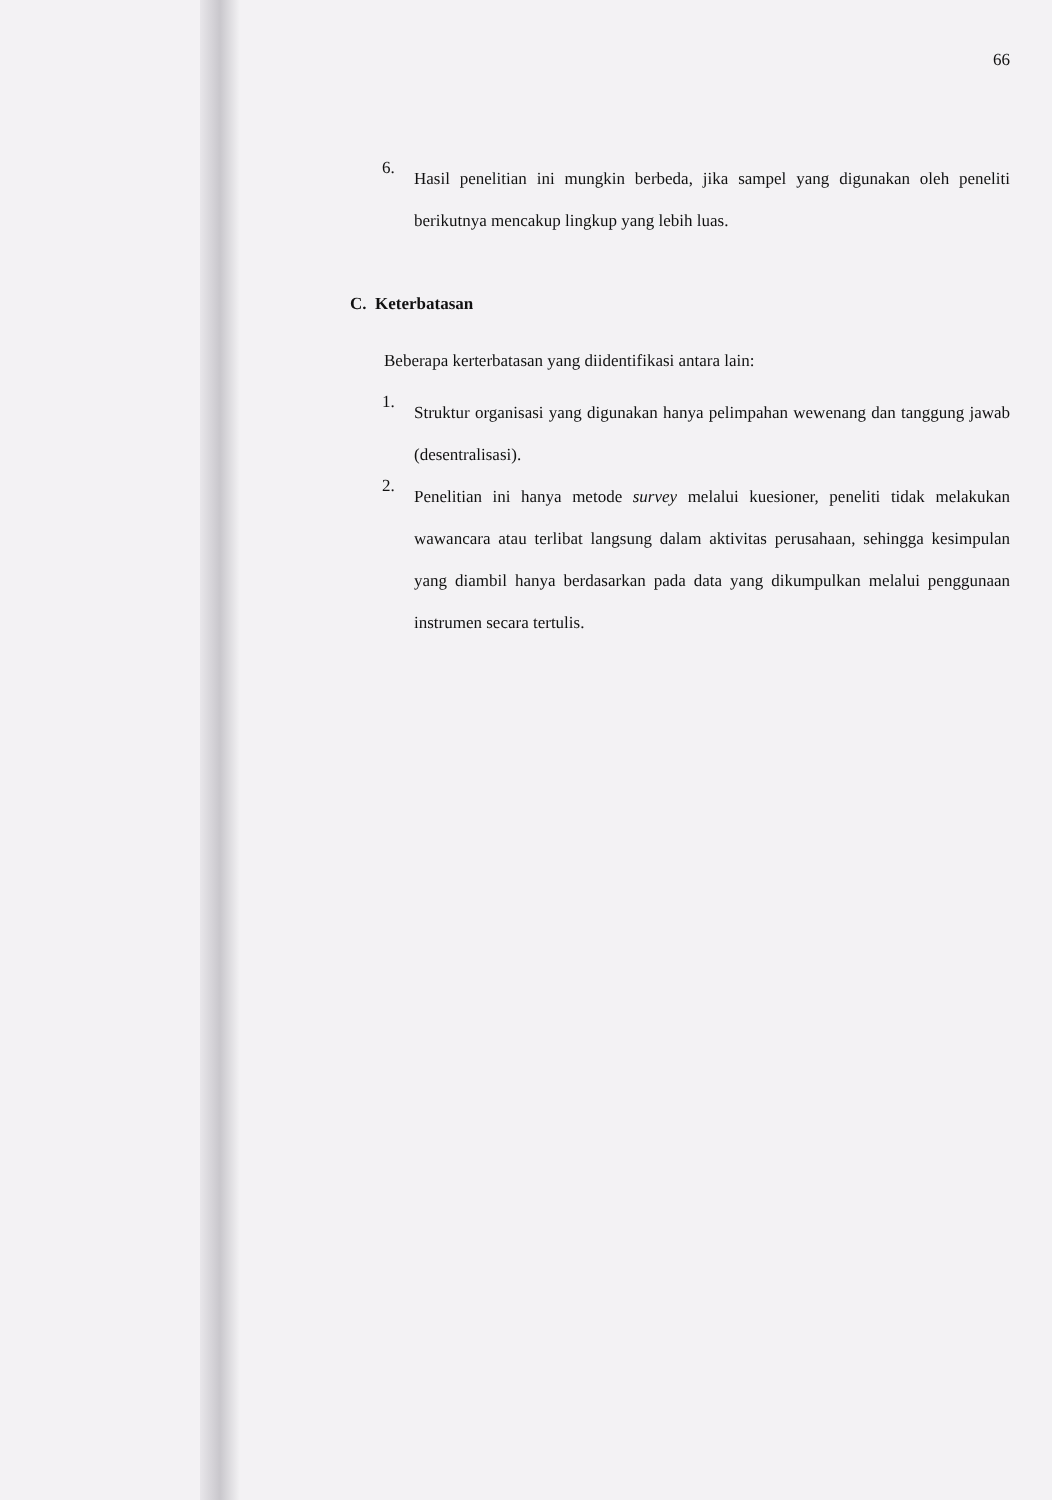66
6. Hasil penelitian ini mungkin berbeda, jika sampel yang digunakan oleh peneliti berikutnya mencakup lingkup yang lebih luas.
C. Keterbatasan
Beberapa kerterbatasan yang diidentifikasi antara lain:
1. Struktur organisasi yang digunakan hanya pelimpahan wewenang dan tanggung jawab (desentralisasi).
2. Penelitian ini hanya metode survey melalui kuesioner, peneliti tidak melakukan wawancara atau terlibat langsung dalam aktivitas perusahaan, sehingga kesimpulan yang diambil hanya berdasarkan pada data yang dikumpulkan melalui penggunaan instrumen secara tertulis.